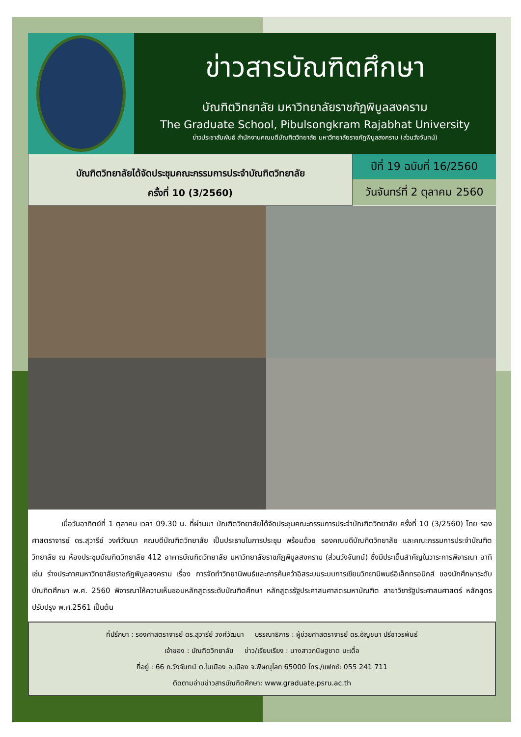ข่าวสารบัณฑิตศึกษา
บัณฑิตวิทยาลัย มหาวิทยาลัยราชภัฏพิบูลสงคราม
The Graduate School, Pibulsongkram Rajabhat University
ข่าวประชาสัมพันธ์ สำนักงานคณบดีบัณฑิตวิทยาลัย มหาวิทยาลัยราชภัฏพิบูลสงคราม (ส่วนวังจันทน์)
บัณฑิตวิทยาลัยได้จัดประชุมคณะกรรมการประจำบัณฑิตวิทยาลัย
ครั้งที่ 10 (3/2560)
ปีที่ 19 ฉบับที่ 16/2560
วันจันทร์ที่ 2 ตุลาคม 2560
    เมื่อวันอาทิตย์ที่ 1 ตุลาคม เวลา 09.30 น. ที่ผ่านมา บัณฑิตวิทยาลัยได้จัดประชุมคณะกรรมการประจำบัณฑิตวิทยาลัย ครั้งที่ 10 (3/2560) โดย รองศาสตราจารย์ ดร.สุวารีย์ วงศ์วัฒนา คณบดีบัณฑิตวิทยาลัย เป็นประธานในการประชุม พร้อมด้วย รองคณบดีบัณฑิตวิทยาลัย และคณะกรรมการประจำบัณฑิตวิทยาลัย ณ ห้องประชุมบัณฑิตวิทยาลัย 412 อาคารบัณฑิตวิทยาลัย มหาวิทยาลัยราชภัฏพิบูลสงคราม (ส่วนวังจันทน์) ซึ่งมีประเด็นสำคัญในวาระการพิจารณา อาทิเช่น ร่างประกาศมหาวิทยาลัยราชภัฏพิบูลสงคราม เรื่อง การจัดทำวิทยานิพนธ์และการค้นคว้าอิสระบนระบบการเขียนวิทยานิพนธ์อิเล็กทรอนิกส์ ของนักศึกษาระดับบัณฑิตศึกษา พ.ศ. 2560 พิจารณาให้ความเห็นชอบหลักสูตรระดับบัณฑิตศึกษา หลักสูตรรัฐประศาสนศาสตรมหาบัณฑิต สาขาวิชารัฐประศาสนศาสตร์ หลักสูตรปรับปรุง พ.ศ.2561 เป็นต้น
ที่ปรึกษา : รองศาสตราจารย์ ดร.สุวารีย์ วงศ์วัฒนา   บรรณาธิการ : ผู้ช่วยศาสตราจารย์ ดร.อัญชนา ปรีชาวรพันธ์
เจ้าของ : บัณฑิตวิทยาลัย   ข่าว/เรียบเรียง : นางสาวกนิษฐชาต มะเดื่อ
ที่อยู่ : 66 ถ.วังจันทน์ ต.ในเมือง อ.เมือง จ.พิษณุโลก 65000 โทร./แฟกซ์: 055 241 711
ติดตามอ่านข่าวสารบัณฑิตศึกษา: www.graduate.psru.ac.th